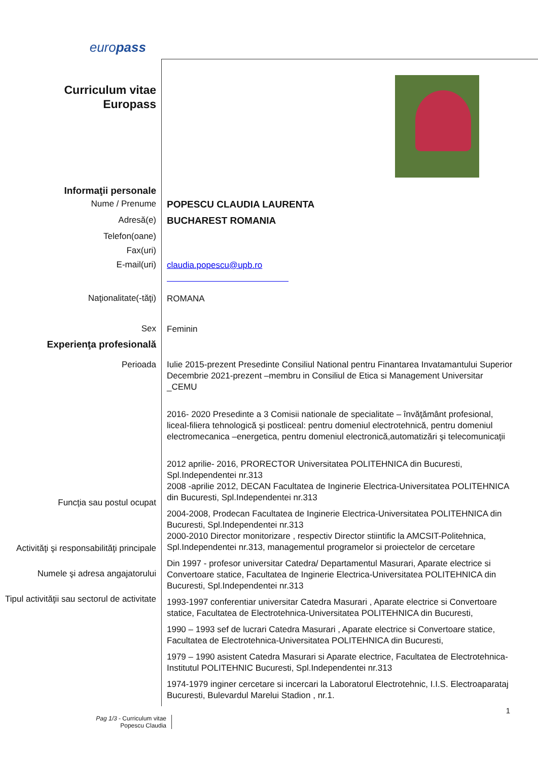europass
Curriculum vitae
Europass
Informaţii personale
Nume / Prenume
POPESCU CLAUDIA LAURENTA
Adresă(e)
BUCHAREST ROMANIA
Telefon(oane)
Fax(uri)
E-mail(uri)
claudia.popescu@upb.ro
Naţionalitate(-tăţi)
ROMANA
Sex
Feminin
Experienţa profesională
Perioada
Funcţia sau postul ocupat
Activităţi şi responsabilităţi principale
Numele şi adresa angajatorului
Tipul activităţii sau sectorul de activitate
Iulie 2015-prezent Presedinte Consiliul National pentru Finantarea Invatamantului Superior
Decembrie 2021-prezent –membru in Consiliul de Etica si Management Universitar _CEMU
2016- 2020 Presedinte a 3 Comisii nationale de specialitate – învăţământ profesional, liceal-filiera tehnologică şi postliceal: pentru domeniul electrotehnică, pentru domeniul electromecanica –energetica, pentru domeniul electronică,automatizări şi telecomunicaţii
2012 aprilie- 2016, PRORECTOR Universitatea POLITEHNICA din Bucuresti, Spl.Independentei nr.313
2008 -aprilie 2012, DECAN Facultatea de Inginerie Electrica-Universitatea POLITEHNICA din Bucuresti, Spl.Independentei nr.313
2004-2008, Prodecan Facultatea de Inginerie Electrica-Universitatea POLITEHNICA din Bucuresti, Spl.Independentei nr.313
2000-2010 Director monitorizare , respectiv Director stiintific la AMCSIT-Politehnica, Spl.Independentei nr.313, managementul programelor si proiectelor de cercetare
Din 1997 - profesor universitar Catedra/ Departamentul Masurari, Aparate electrice si Convertoare statice, Facultatea de Inginerie Electrica-Universitatea POLITEHNICA din Bucuresti, Spl.Independentei nr.313
1993-1997 conferentiar universitar Catedra Masurari , Aparate electrice si Convertoare statice, Facultatea de Electrotehnica-Universitatea POLITEHNICA din Bucuresti,
1990 – 1993 sef de lucrari Catedra Masurari , Aparate electrice si Convertoare statice, Facultatea de Electrotehnica-Universitatea POLITEHNICA din Bucuresti,
1979 – 1990 asistent Catedra Masurari si Aparate electrice, Facultatea de Electrotehnica-Institutul POLITEHNIC Bucuresti, Spl.Independentei nr.313
1974-1979 inginer cercetare si incercari la Laboratorul Electrotehnic, I.I.S. Electroaparataj Bucuresti, Bulevardul Marelui Stadion , nr.1.
1
Pag 1/3 - Curriculum vitae
Popescu Claudia